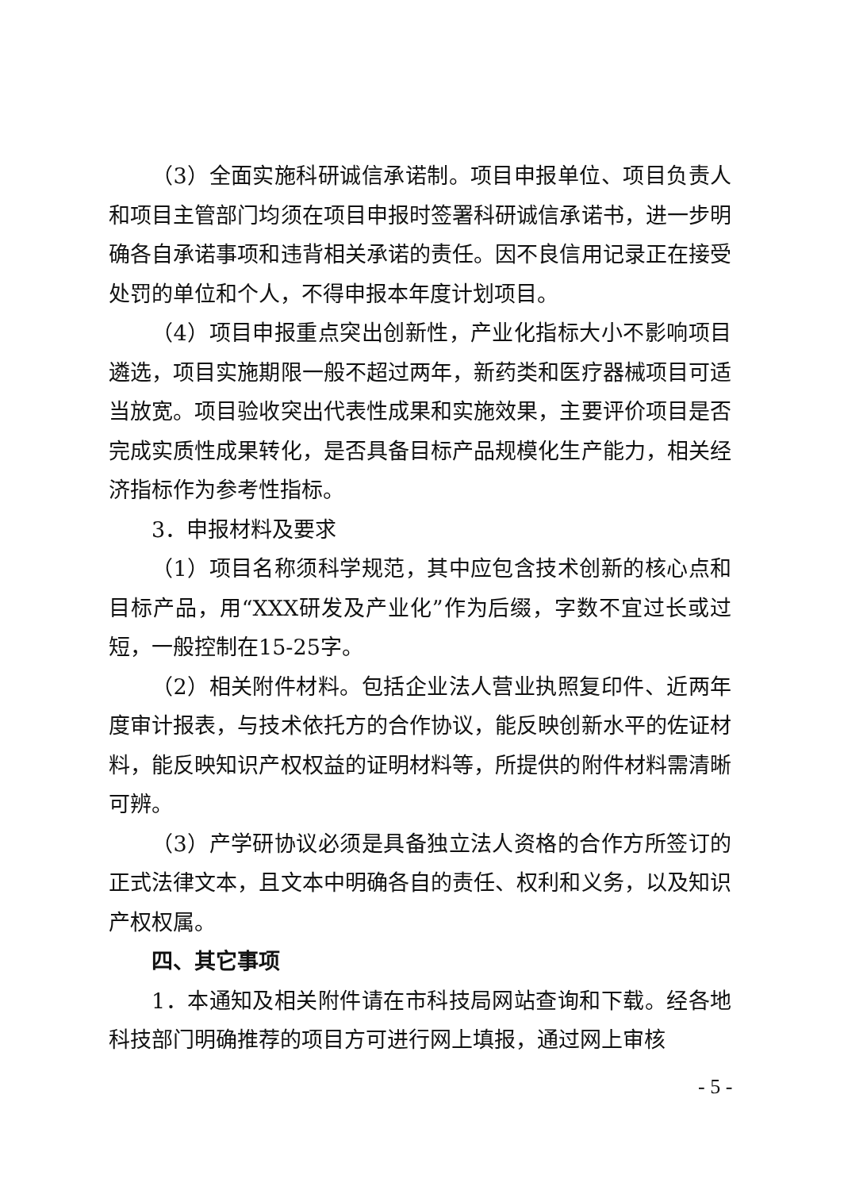（3）全面实施科研诚信承诺制。项目申报单位、项目负责人和项目主管部门均须在项目申报时签署科研诚信承诺书，进一步明确各自承诺事项和违背相关承诺的责任。因不良信用记录正在接受处罚的单位和个人，不得申报本年度计划项目。
（4）项目申报重点突出创新性，产业化指标大小不影响项目遴选，项目实施期限一般不超过两年，新药类和医疗器械项目可适当放宽。项目验收突出代表性成果和实施效果，主要评价项目是否完成实质性成果转化，是否具备目标产品规模化生产能力，相关经济指标作为参考性指标。
3．申报材料及要求
（1）项目名称须科学规范，其中应包含技术创新的核心点和目标产品，用“XXX研发及产业化”作为后缀，字数不宜过长或过短，一般控制在15-25字。
（2）相关附件材料。包括企业法人营业执照复印件、近两年度审计报表，与技术依托方的合作协议，能反映创新水平的佐证材料，能反映知识产权权益的证明材料等，所提供的附件材料需清晰可辨。
（3）产学研协议必须是具备独立法人资格的合作方所签订的正式法律文本，且文本中明确各自的责任、权利和义务，以及知识产权权属。
四、其它事项
1．本通知及相关附件请在市科技局网站查询和下载。经各地科技部门明确推荐的项目方可进行网上填报，通过网上审核
- 5 -